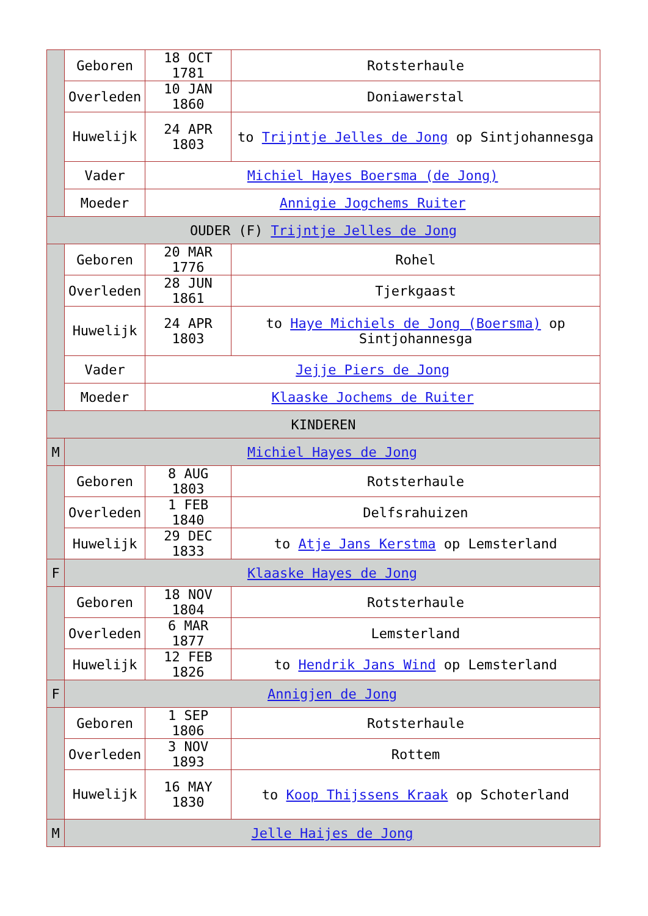| | Geboren | 18 OCT 1781 | Rotsterhaule |
| | Overleden | 10 JAN 1860 | Doniawerstal |
| | Huwelijk | 24 APR 1803 | to Trijntje Jelles de Jong op Sintjohannesga |
| | Vader | Michiel Hayes Boersma (de Jong) | |
| | Moeder | Annigie Jogchems Ruiter | |
| OUDER (F) Trijntje Jelles de Jong | | | |
| | Geboren | 20 MAR 1776 | Rohel |
| | Overleden | 28 JUN 1861 | Tjerkgaast |
| | Huwelijk | 24 APR 1803 | to Haye Michiels de Jong (Boersma) op Sintjohannesga |
| | Vader | Jejje Piers de Jong | |
| | Moeder | Klaaske Jochems de Ruiter | |
| KINDEREN | | | |
| M | Michiel Hayes de Jong | | |
| | Geboren | 8 AUG 1803 | Rotsterhaule |
| | Overleden | 1 FEB 1840 | Delfsrahuizen |
| | Huwelijk | 29 DEC 1833 | to Atje Jans Kerstma op Lemsterland |
| F | Klaaske Hayes de Jong | | |
| | Geboren | 18 NOV 1804 | Rotsterhaule |
| | Overleden | 6 MAR 1877 | Lemsterland |
| | Huwelijk | 12 FEB 1826 | to Hendrik Jans Wind op Lemsterland |
| F | Annigjen de Jong | | |
| | Geboren | 1 SEP 1806 | Rotsterhaule |
| | Overleden | 3 NOV 1893 | Rottem |
| | Huwelijk | 16 MAY 1830 | to Koop Thijssens Kraak op Schoterland |
| M | Jelle Haijes de Jong | | |